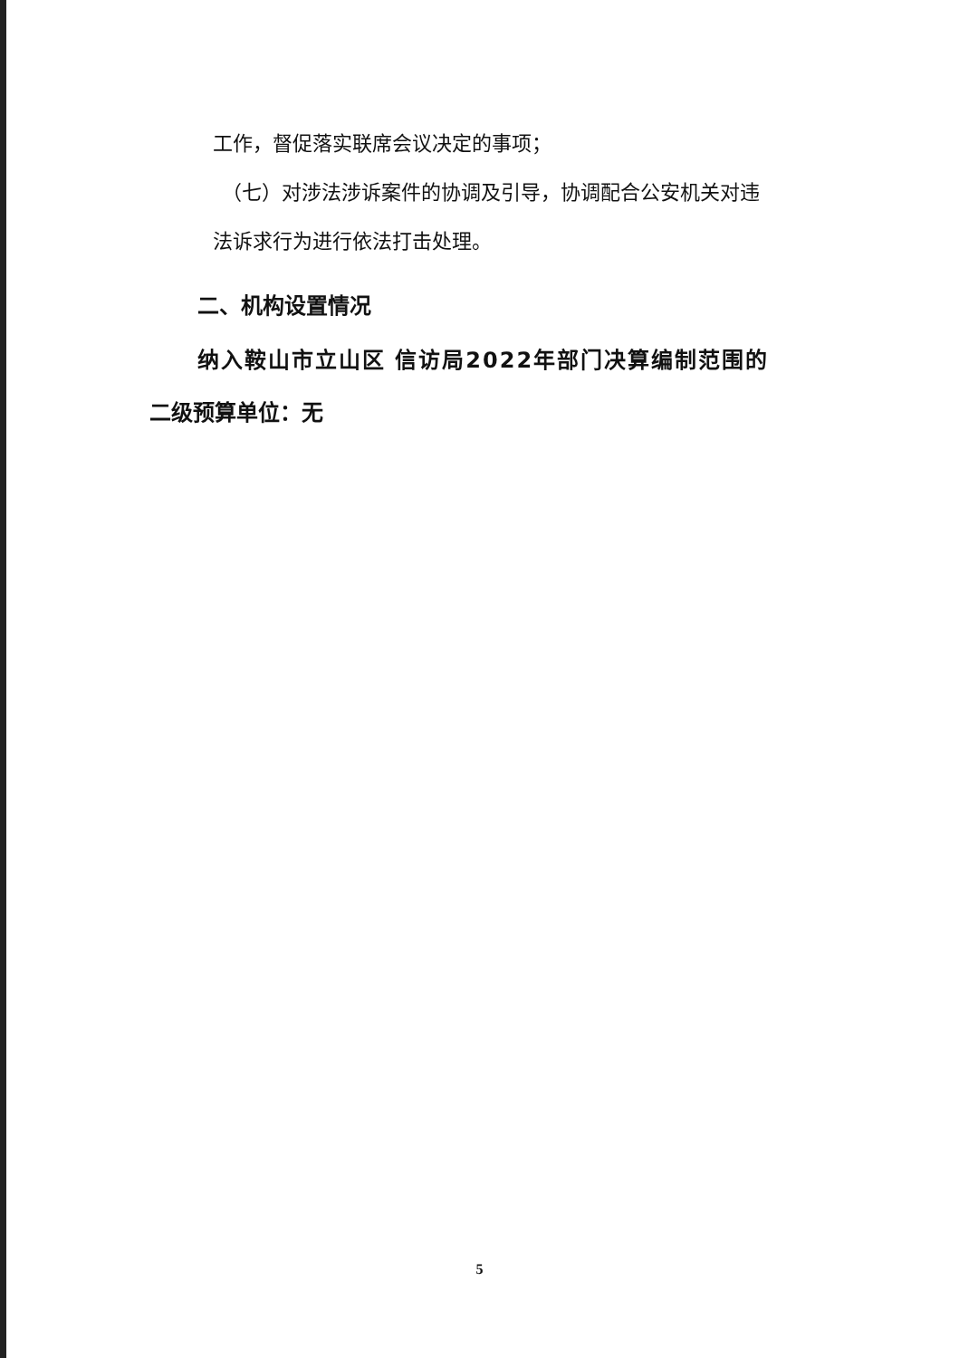工作，督促落实联席会议决定的事项；
（七）对涉法涉诉案件的协调及引导，协调配合公安机关对违
法诉求行为进行依法打击处理。
二、机构设置情况
纳入鞍山市立山区 信访局2022年部门决算编制范围的
二级预算单位：无
5